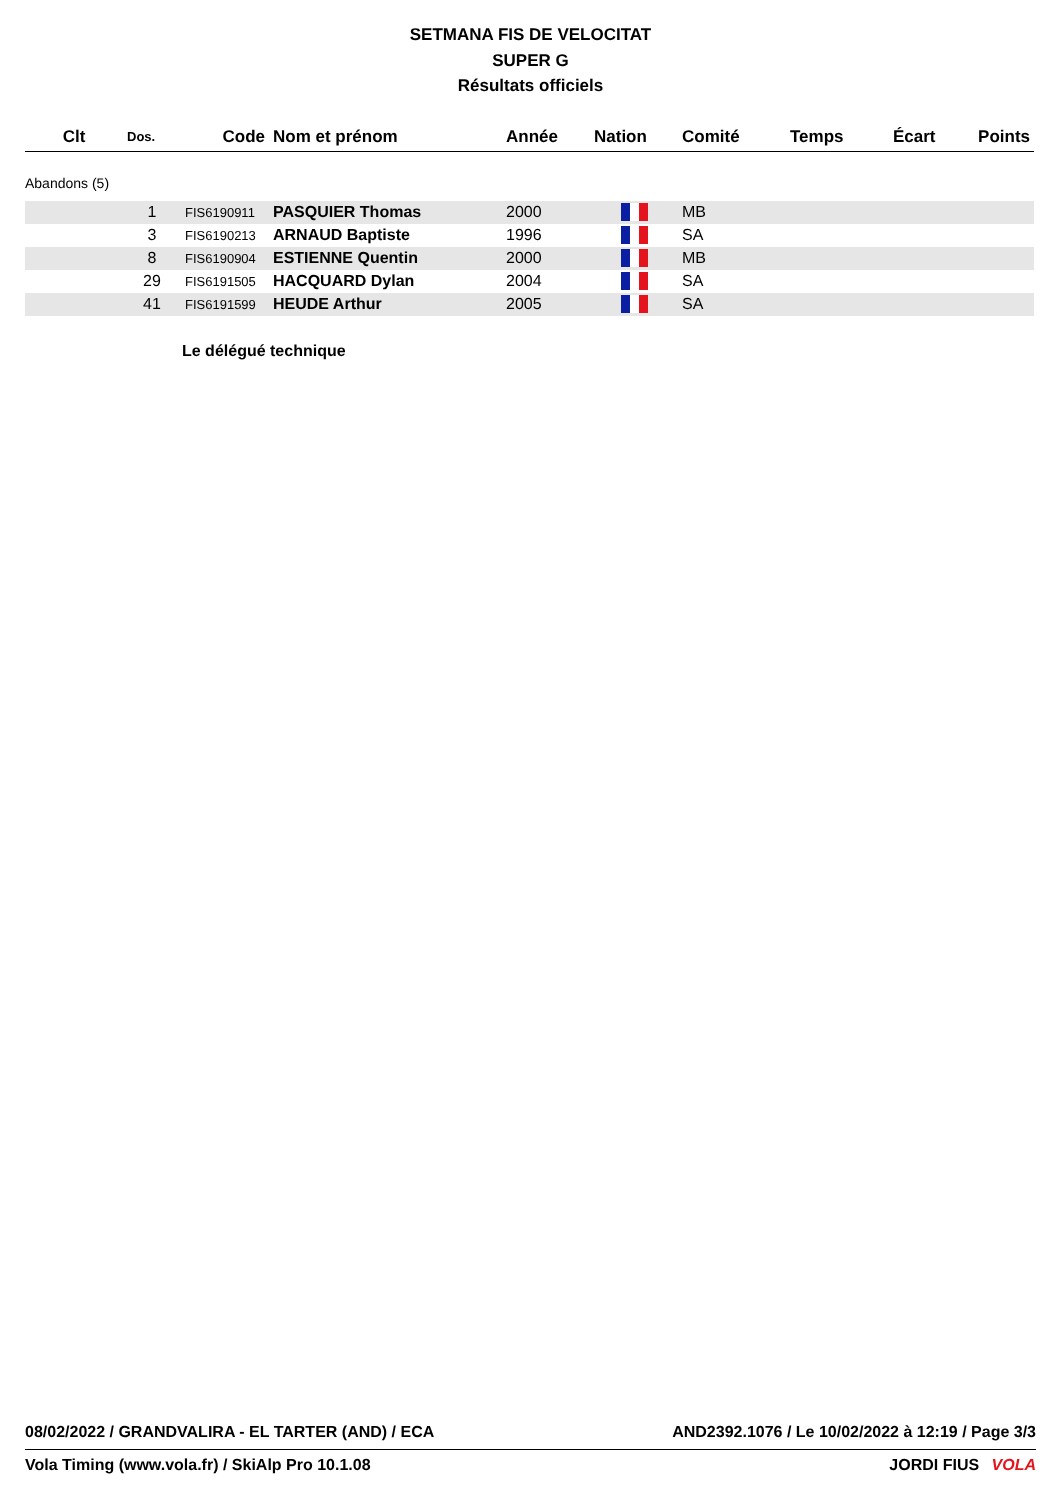SETMANA FIS DE VELOCITAT
SUPER G
Résultats officiels
| Clt | Dos. | Code | Nom et prénom | Année | Nation | Comité | Temps | Écart | Points |
| --- | --- | --- | --- | --- | --- | --- | --- | --- | --- |
| Abandons (5) | | | | | | | | | |
| | 1 | FIS6190911 | PASQUIER Thomas | 2000 | | MB | | | |
| | 3 | FIS6190213 | ARNAUD Baptiste | 1996 | | SA | | | |
| | 8 | FIS6190904 | ESTIENNE Quentin | 2000 | | MB | | | |
| | 29 | FIS6191505 | HACQUARD Dylan | 2004 | | SA | | | |
| | 41 | FIS6191599 | HEUDE Arthur | 2005 | | SA | | | |
Le délégué technique
08/02/2022 / GRANDVALIRA - EL TARTER (AND) / ECA AND2392.1076 / Le 10/02/2022 à 12:19 / Page 3/3
Vola Timing (www.vola.fr) / SkiAlp Pro 10.1.08 JORDI FIUS VOLA